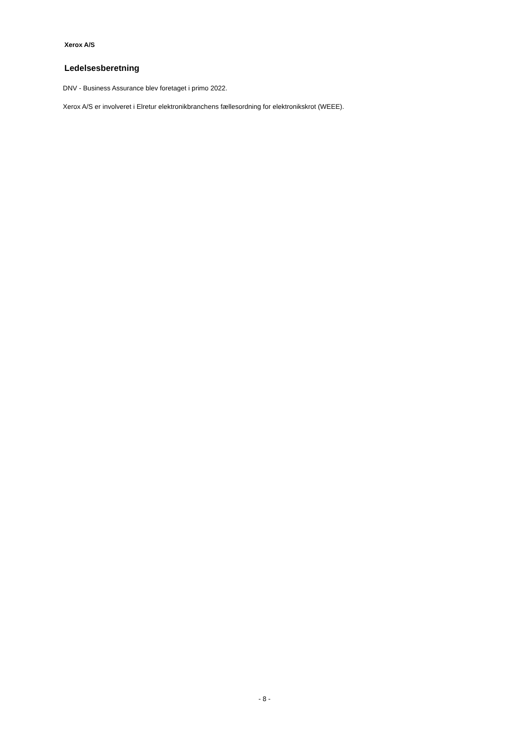Xerox A/S
Ledelsesberetning
DNV - Business Assurance blev foretaget i primo 2022.
Xerox A/S er involveret i Elretur elektronikbranchens fællesordning for elektronikskrot (WEEE).
- 8 -